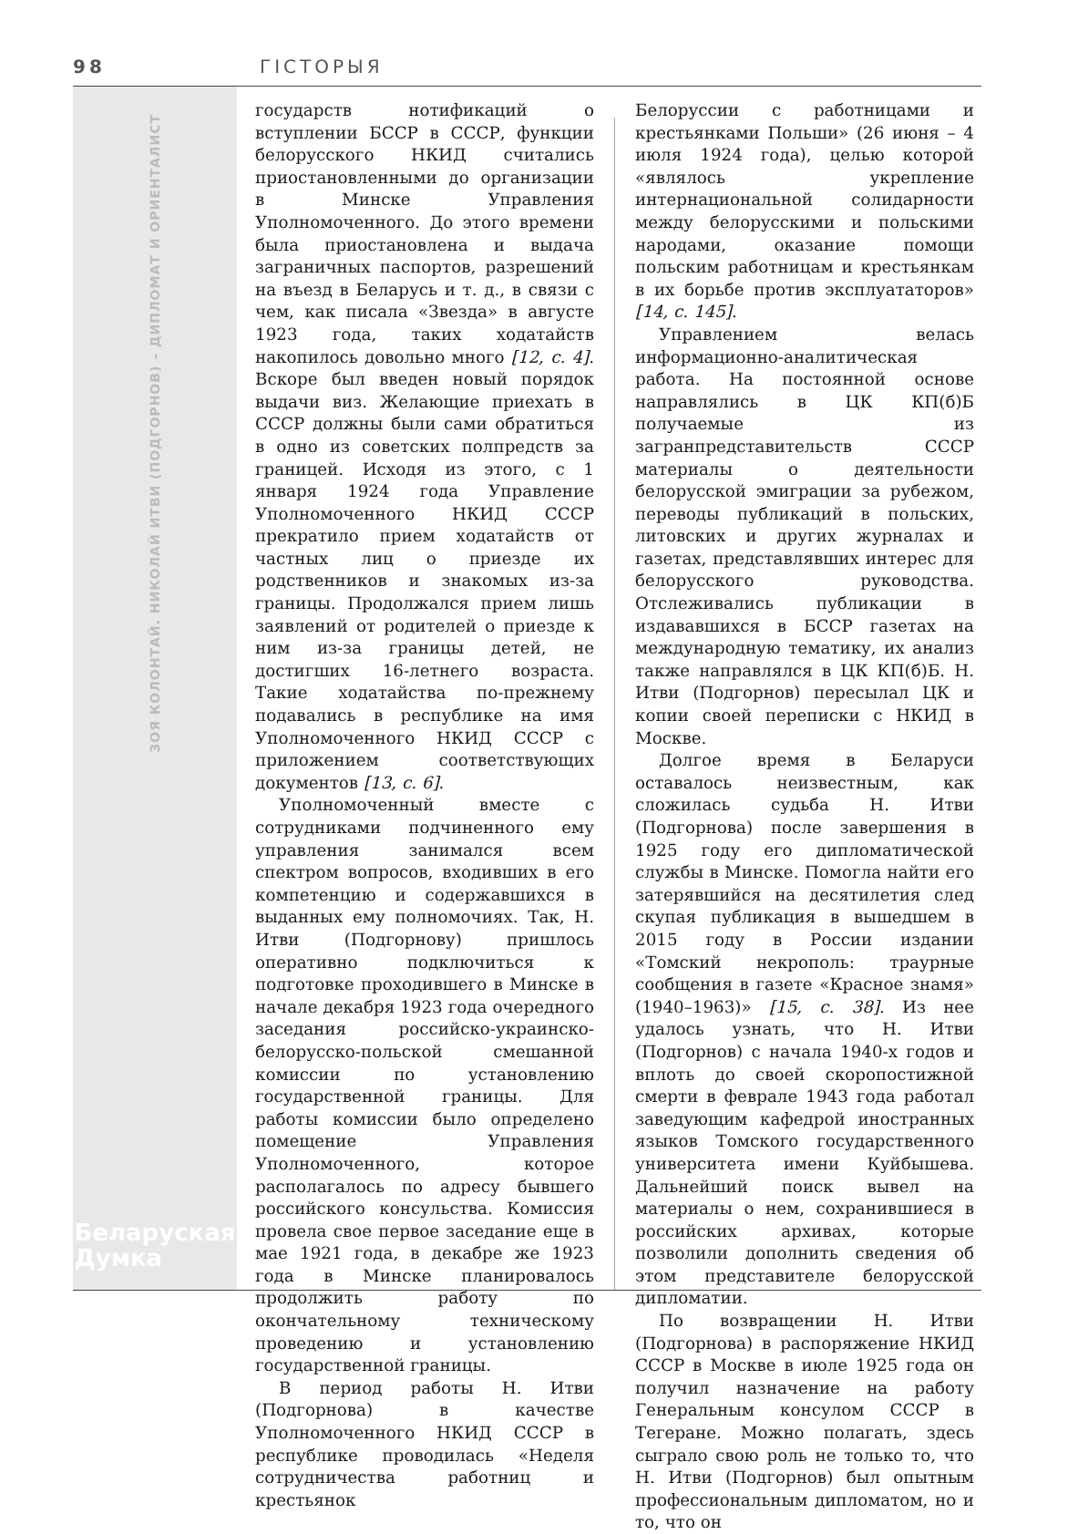98 ГІСТОРЫЯ
ЗОЯ КОЛОНТАЙ. НИКОЛАЙ ИТВИ (ПОДГОРНОВ) – ДИПЛОМАТ И ОРИЕНТАЛИСТ
Беларуская
Думка
государств нотификаций о вступлении БССР в СССР, функции белорусского НКИД считались приостановленными до организации в Минске Управления Уполномоченного. До этого времени была приостановлена и выдача заграничных паспортов, разрешений на въезд в Беларусь и т. д., в связи с чем, как писала «Звезда» в августе 1923 года, таких ходатайств накопилось довольно много [12, с. 4]. Вскоре был введен новый порядок выдачи виз. Желающие приехать в СССР должны были сами обратиться в одно из советских полпредств за границей. Исходя из этого, с 1 января 1924 года Управление Уполномоченного НКИД СССР прекратило прием ходатайств от частных лиц о приезде их родственников и знакомых из-за границы. Продолжался прием лишь заявлений от родителей о приезде к ним из-за границы детей, не достигших 16-летнего возраста. Такие ходатайства по-прежнему подавались в республике на имя Уполномоченного НКИД СССР с приложением соответствующих документов [13, с. 6].
Уполномоченный вместе с сотрудниками подчиненного ему управления занимался всем спектром вопросов, входивших в его компетенцию и содержавшихся в выданных ему полномочиях. Так, Н. Итви (Подгорнову) пришлось оперативно подключиться к подготовке проходившего в Минске в начале декабря 1923 года очередного заседания российско-украинско-белорусско-польской смешанной комиссии по установлению государственной границы. Для работы комиссии было определено помещение Управления Уполномоченного, которое располагалось по адресу бывшего российского консульства. Комиссия провела свое первое заседание еще в мае 1921 года, в декабре же 1923 года в Минске планировалось продолжить работу по окончательному техническому проведению и установлению государственной границы.
В период работы Н. Итви (Подгорнова) в качестве Уполномоченного НКИД СССР в республике проводилась «Неделя сотрудничества работниц и крестьянок
Белоруссии с работницами и крестьянками Польши» (26 июня – 4 июля 1924 года), целью которой «являлось укрепление интернациональной солидарности между белорусскими и польскими народами, оказание помощи польским работницам и крестьянкам в их борьбе против эксплуататоров» [14, с. 145].
Управлением велась информационно-аналитическая работа. На постоянной основе направлялись в ЦК КП(б)Б получаемые из загранпредставительств СССР материалы о деятельности белорусской эмиграции за рубежом, переводы публикаций в польских, литовских и других журналах и газетах, представлявших интерес для белорусского руководства. Отслеживались публикации в издававшихся в БССР газетах на международную тематику, их анализ также направлялся в ЦК КП(б)Б. Н. Итви (Подгорнов) пересылал ЦК и копии своей переписки с НКИД в Москве.
Долгое время в Беларуси оставалось неизвестным, как сложилась судьба Н. Итви (Подгорнова) после завершения в 1925 году его дипломатической службы в Минске. Помогла найти его затерявшийся на десятилетия след скупая публикация в вышедшем в 2015 году в России издании «Томский некрополь: траурные сообщения в газете «Красное знамя» (1940–1963)» [15, с. 38]. Из нее удалось узнать, что Н. Итви (Подгорнов) с начала 1940-х годов и вплоть до своей скоропостижной смерти в феврале 1943 года работал заведующим кафедрой иностранных языков Томского государственного университета имени Куйбышева. Дальнейший поиск вывел на материалы о нем, сохранившиеся в российских архивах, которые позволили дополнить сведения об этом представителе белорусской дипломатии.
По возвращении Н. Итви (Подгорнова) в распоряжение НКИД СССР в Москве в июле 1925 года он получил назначение на работу Генеральным консулом СССР в Тегеране. Можно полагать, здесь сыграло свою роль не только то, что Н. Итви (Подгорнов) был опытным профессиональным дипломатом, но и то, что он